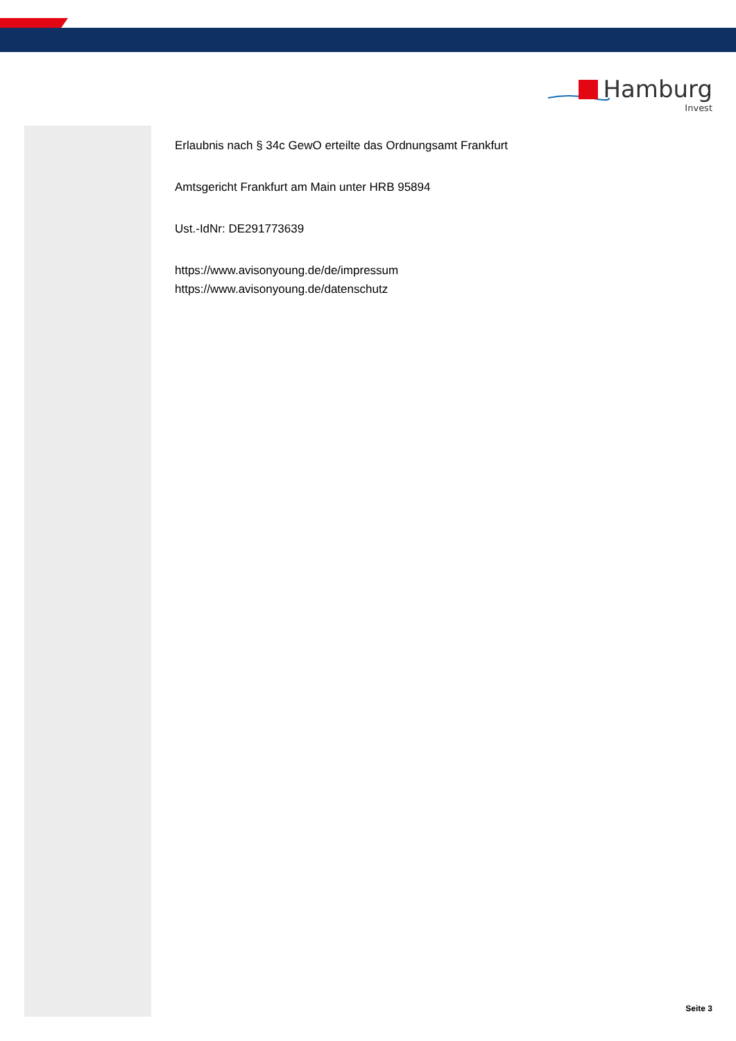Hamburg
Invest
Erlaubnis nach § 34c GewO erteilte das Ordnungsamt Frankfurt
Amtsgericht Frankfurt am Main unter HRB 95894
Ust.-IdNr: DE291773639
https://www.avisonyoung.de/de/impressum
https://www.avisonyoung.de/datenschutz
Seite 3